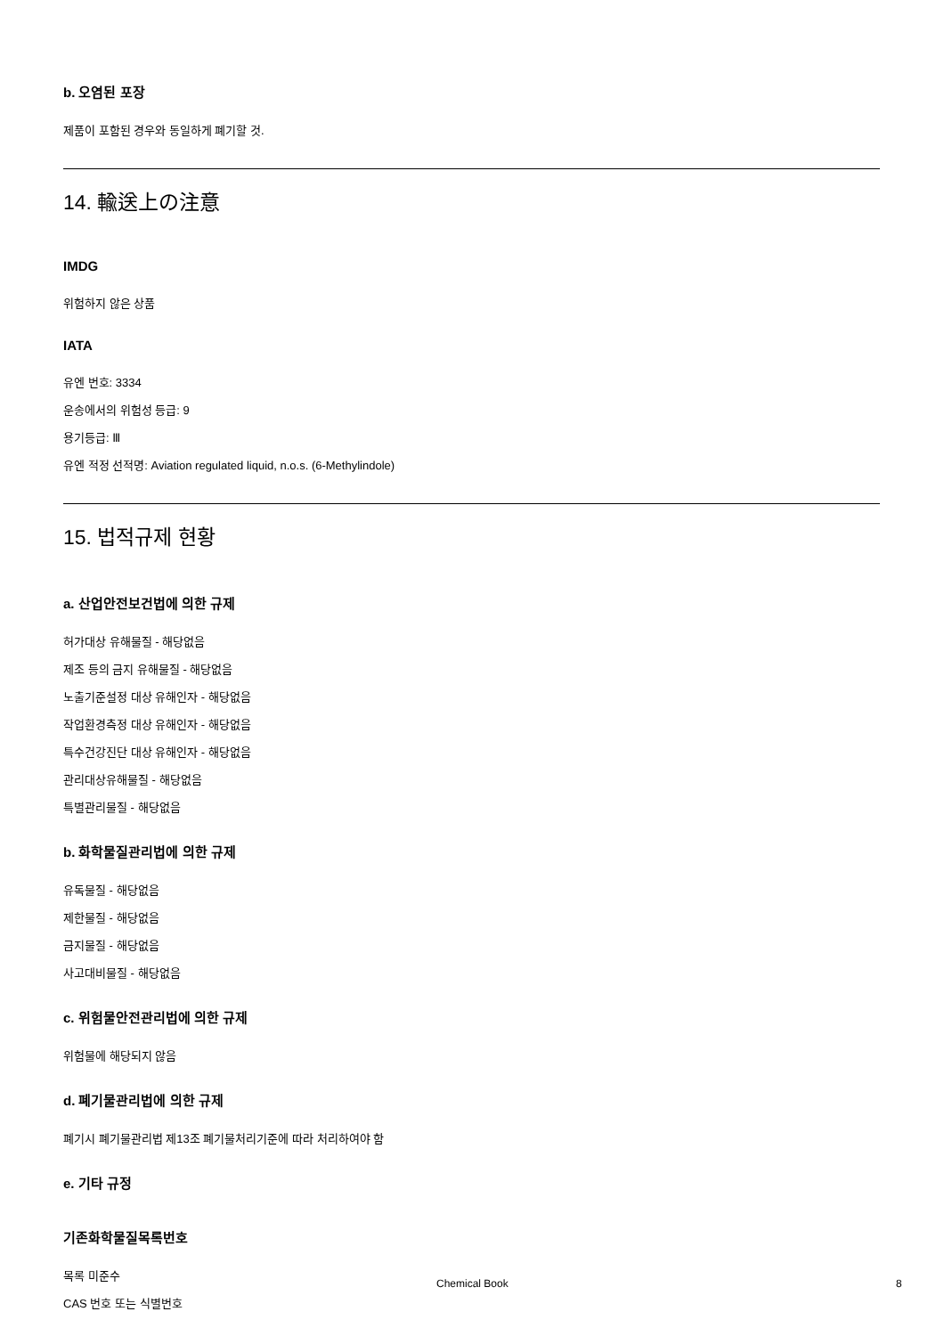b. 오염된 포장
제품이 포함된 경우와 동일하게 폐기할 것.
14. 輸送上の注意
IMDG
위험하지 않은 상품
IATA
유엔 번호: 3334
운송에서의 위험성 등급: 9
용기등급: Ⅲ
유엔 적정 선적명: Aviation regulated liquid, n.o.s. (6-Methylindole)
15. 법적규제 현황
a. 산업안전보건법에 의한 규제
허가대상 유해물질 - 해당없음
제조 등의 금지 유해물질 - 해당없음
노출기준설정 대상 유해인자 - 해당없음
작업환경측정 대상 유해인자 - 해당없음
특수건강진단 대상 유해인자 - 해당없음
관리대상유해물질 - 해당없음
특별관리물질 - 해당없음
b. 화학물질관리법에 의한 규제
유독물질 - 해당없음
제한물질 - 해당없음
금지물질 - 해당없음
사고대비물질 - 해당없음
c. 위험물안전관리법에 의한 규제
위험물에 해당되지 않음
d. 폐기물관리법에 의한 규제
폐기시 폐기물관리법 제13조 폐기물처리기준에 따라 처리하여야 함
e. 기타 규정
기존화학물질목록번호
목록 미준수
CAS 번호 또는 식별번호
Chemical Book 8